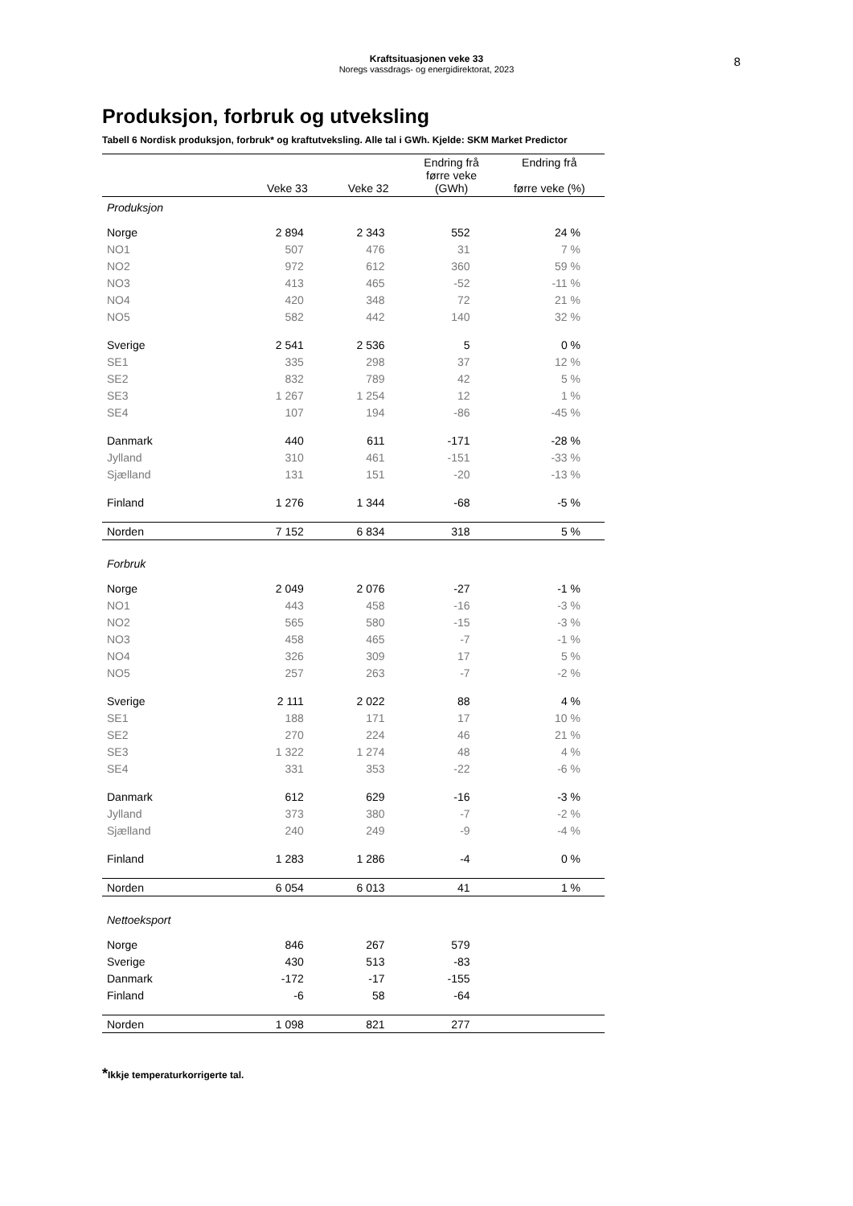Kraftsituasjonen veke 33
Noregs vassdrags- og energidirektorat, 2023
8
Produksjon, forbruk og utveksling
Tabell 6 Nordisk produksjon, forbruk* og kraftutveksling. Alle tal i GWh. Kjelde: SKM Market Predictor
| | Veke 33 | Veke 32 | Endring frå førre veke (GWh) | Endring frå førre veke (%) |
| --- | --- | --- | --- | --- |
| Produksjon | | | | |
| Norge | 2 894 | 2 343 | 552 | 24 % |
| NO1 | 507 | 476 | 31 | 7 % |
| NO2 | 972 | 612 | 360 | 59 % |
| NO3 | 413 | 465 | -52 | -11 % |
| NO4 | 420 | 348 | 72 | 21 % |
| NO5 | 582 | 442 | 140 | 32 % |
| Sverige | 2 541 | 2 536 | 5 | 0 % |
| SE1 | 335 | 298 | 37 | 12 % |
| SE2 | 832 | 789 | 42 | 5 % |
| SE3 | 1 267 | 1 254 | 12 | 1 % |
| SE4 | 107 | 194 | -86 | -45 % |
| Danmark | 440 | 611 | -171 | -28 % |
| Jylland | 310 | 461 | -151 | -33 % |
| Sjælland | 131 | 151 | -20 | -13 % |
| Finland | 1 276 | 1 344 | -68 | -5 % |
| Norden | 7 152 | 6 834 | 318 | 5 % |
| Forbruk | | | | |
| Norge | 2 049 | 2 076 | -27 | -1 % |
| NO1 | 443 | 458 | -16 | -3 % |
| NO2 | 565 | 580 | -15 | -3 % |
| NO3 | 458 | 465 | -7 | -1 % |
| NO4 | 326 | 309 | 17 | 5 % |
| NO5 | 257 | 263 | -7 | -2 % |
| Sverige | 2 111 | 2 022 | 88 | 4 % |
| SE1 | 188 | 171 | 17 | 10 % |
| SE2 | 270 | 224 | 46 | 21 % |
| SE3 | 1 322 | 1 274 | 48 | 4 % |
| SE4 | 331 | 353 | -22 | -6 % |
| Danmark | 612 | 629 | -16 | -3 % |
| Jylland | 373 | 380 | -7 | -2 % |
| Sjælland | 240 | 249 | -9 | -4 % |
| Finland | 1 283 | 1 286 | -4 | 0 % |
| Norden | 6 054 | 6 013 | 41 | 1 % |
| Nettoeksport | | | | |
| Norge | 846 | 267 | 579 | |
| Sverige | 430 | 513 | -83 | |
| Danmark | -172 | -17 | -155 | |
| Finland | -6 | 58 | -64 | |
| Norden | 1 098 | 821 | 277 | |
*Ikkje temperaturkorrigerte tal.